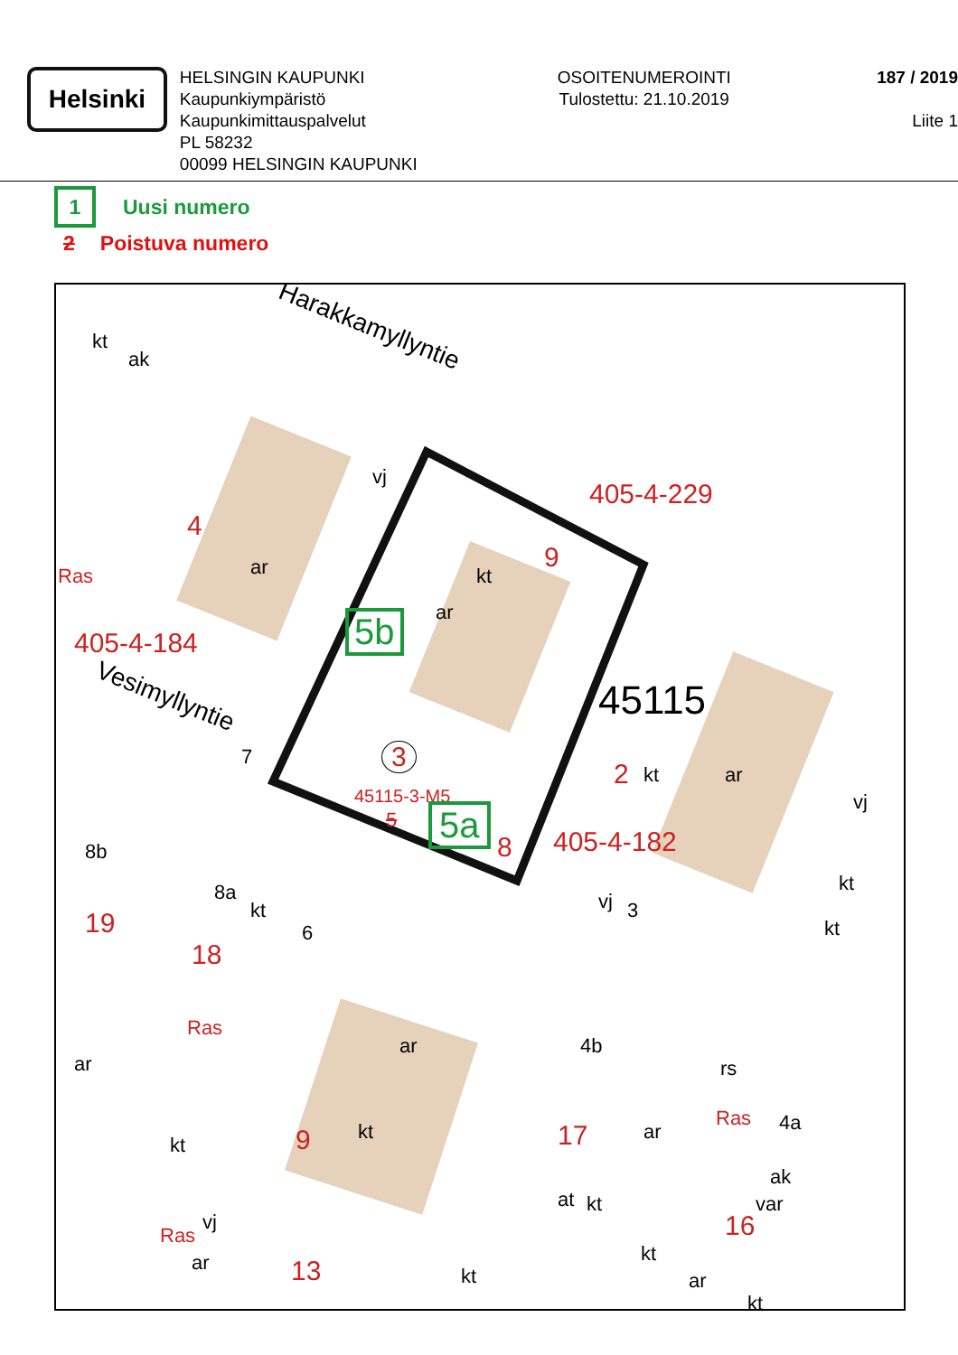Helsinki
HELSINGIN KAUPUNKI
Kaupunkiympäristö
Kaupunkimittauspalvelut
PL 58232
00099 HELSINGIN KAUPUNKI
OSOITENUMEROINTI
Tulostettu: 21.10.2019
187 / 2019
Liite 1
1 Uusi numero
2 Poistuva numero
Harakkamyllyntie
Vesimyllyntie
kt
ak
4
ar Ras
405-4-184
vj
405-4-229
9
kt
ar 5b
45115
3
45115-3-M5
5 5a
8
7
2 kt ar
405-4-182
vj
vj 3
8b
8a
kt
6 19
18
kt
kt
Ras
ar
ar 4b
rs
kt 9 kt 17 ar
Ras 4a
ak
var
vj
Ras
at kt
16
ar 13 kt
kt
ar
kt